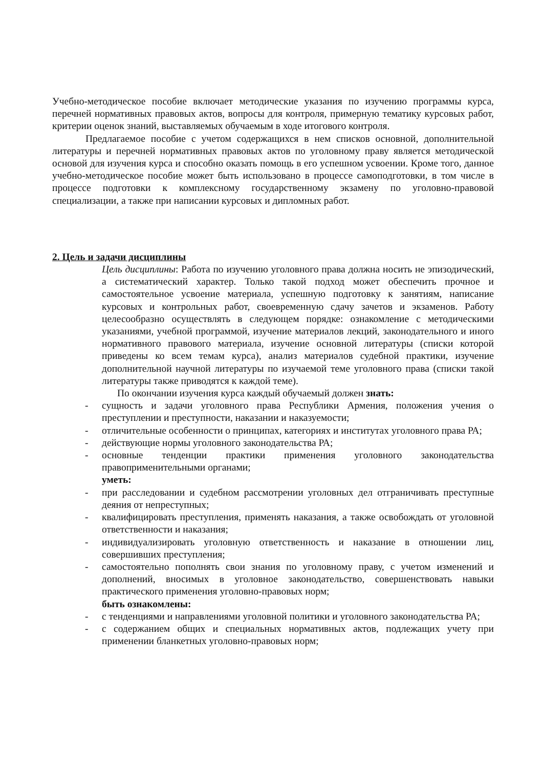Учебно-методическое пособие включает методические указания по изучению программы курса, перечней нормативных правовых актов, вопросы для контроля, примерную тематику курсовых работ, критерии оценок знаний, выставляемых обучаемым в ходе итогового контроля.
Предлагаемое пособие с учетом содержащихся в нем списков основной, дополнительной литературы и перечней нормативных правовых актов по уголовному праву является методической основой для изучения курса и способно оказать помощь в его успешном усвоении. Кроме того, данное учебно-методическое пособие может быть использовано в процессе самоподготовки, в том числе в процессе подготовки к комплексному государственному экзамену по уголовно-правовой специализации, а также при написании курсовых и дипломных работ.
2. Цель и задачи дисциплины
Цель дисциплины: Работа по изучению уголовного права должна носить не эпизодический, а систематический характер. Только такой подход может обеспечить прочное и самостоятельное усвоение материала, успешную подготовку к занятиям, написание курсовых и контрольных работ, своевременную сдачу зачетов и экзаменов. Работу целесообразно осуществлять в следующем порядке: ознакомление с методическими указаниями, учебной программой, изучение материалов лекций, законодательного и иного нормативного правового материала, изучение основной литературы (списки которой приведены ко всем темам курса), анализ материалов судебной практики, изучение дополнительной научной литературы по изучаемой теме уголовного права (списки такой литературы также приводятся к каждой теме).
По окончании изучения курса каждый обучаемый должен знать:
- сущность и задачи уголовного права Республики Армения, положения учения о преступлении и преступности, наказании и наказуемости;
- отличительные особенности о принципах, категориях и институтах уголовного права РА;
- действующие нормы уголовного законодательства РА;
- основные тенденции практики применения уголовного законодательства правоприменительными органами;
уметь:
- при расследовании и судебном рассмотрении уголовных дел отграничивать преступные деяния от непреступных;
- квалифицировать преступления, применять наказания, а также освобождать от уголовной ответственности и наказания;
- индивидуализировать уголовную ответственность и наказание в отношении лиц, совершивших преступления;
- самостоятельно пополнять свои знания по уголовному праву, с учетом изменений и дополнений, вносимых в уголовное законодательство, совершенствовать навыки практического применения уголовно-правовых норм;
быть ознакомлены:
- с тенденциями и направлениями уголовной политики и уголовного законодательства РА;
- с содержанием общих и специальных нормативных актов, подлежащих учету при применении бланкетных уголовно-правовых норм;